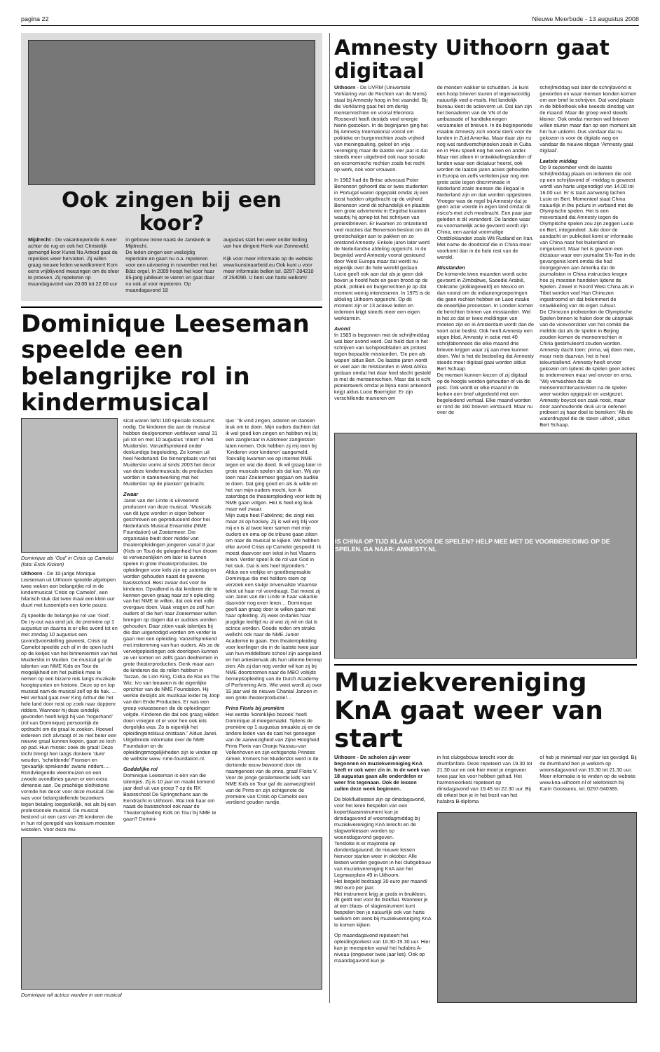pagina 22 Nieuwe Meerbode - 13 augustus 2008
Ook zingen bij een koor?
Mijdrecht - De vakantieperiode is weer achter de rug en ook het Christelijk gemengd koor Kunst Na Arbeid gaat de repetities weer hervatten. Zij willen graag nieuwe leden verwelkomen! Kom eens vrijblijvend meezingen om de sfeer te proeven. Zij repeteren op maandagavond van 20.00 tot 22.00 uur
in gebouw Irene naast de Janskerk te Mijdrecht.
De leden zingen een veelzijdig repertoire en gaan nu o.a. repeteren voor een uitvoering in november met het Bätz orgel. In 2009 hoopt het koor haar 85-jarig jubileum te vieren en gaat daar nu ook al voor repeteren. Op maandagavond 18
augustus start het weer onder leiding van hun dirigent Henk van Zonneveld.
Kijk voor meer informatie op de website www.kunstnaarbeid.eu Ook kunt u voor meer informatie bellen tel. 0297-284210 of 254090. U bent van harte welkom!
Dominique Leeseman speelde een belangrijke rol in kindermusical
Dominique als ‘God’ in Crisis op Camelot (foto: Erick Kicken)
Uithoorn - De 10-jarige Monique Leeseman uit Uithoorn speelde afgelopen twee weken een belangrijke rol in de kindermusical ‘Crisis op Camelot’, een hilarisch stuk dat twee maal een klein uur duurt met tussentijds een korte pauze.
Zij speelde de belangrijke rol van ‘God’. De try-out was eind juli, de première op 1 augustus en daarna is er elke avond tot en met zondag 10 augustus een (avond)voorstelling geweest. Crisis op Camelot speelde zich af in de open lucht op de keitjes van het binnenterrein van het Muiderslot in Muiden. De musical gaf de talenten van NME Kids on Tour de mogelijkheid om het publiek mee te nemen op een bizarre reis langs muzikale hoogtepunten en historie. Deze op en top musical nam de musical zelf op de hak. …Het verhaal gaat over King Arthur die het hele land door reist op zoek naar dappere ridders. Wanneer hij deze eindelijk gevonden heeft krijgt hij van ‘hogerhand’ (rol van Dominique) persoonlijk de opdracht om de graal te zoeken. Hoewel iedereen zich afvraagt of ze niet beter een nieuwe graal kunnen kopen, gaan ze toch op pad. Hun missie: zoek de graal! Deze tocht brengt hen langs donkere ‘dure’ wouden, ‘scheldende’ Fransen en ‘gevaarlijk sprekende’ zwarte ridders….
Rondvliegende vleermuizen en een zwoele avondbries gaven er een extra dimensie aan. De prachtige slothistorie vormde het decor voor deze musical. Die was voor belangstellende bezoekers tegen betaling toegankelijk, net als bij een professionele musical. De musical bestond uit een cast van 26 kinderen die in hun rol geregeld van kostuum moesten wisselen. Voor deze mu-
sical waren liefst 180 speciale kostuums nodig. De kinderen die aan de musical hebben deelgenomen verbleven vanaf 31 juli tot en met 10 augustus ‘intern’ in het Muiderslot. Vanzelfsprekend onder deskundige begeleiding. Ze komen uit heel Nederland. De binnenplaats van het Muiderslot vormt al sinds 2003 het decor van deze kindermusicals; de producties worden in samenwerking met het Muiderslot ‘op de planken’ gebracht.
Zwaar
Janet van der Linde is uitvoerend producent van deze musical. “Musicals van dit type worden in eigen beheer geschreven en geproduceerd door het Nederlands Musical Ensemble (NME Foundation) uit Zoetermeer. Die organisatie biedt door middel van theateropleidingen jongeren vanaf 8 jaar (Kids on Tour) de gelegenheid hun droom te verwezenlijken om later te kunnen spelen in grote theaterproducties. De opleidingen voor kids zijn op zaterdag en worden gehouden naast de gewone basisschool. Best zwaar dus voor de kinderen. Opvallend is dat kinderen die te kennen geven graag naar zo’n opleiding van het NME te willen, dat ook met volle overgave doen. Vaak vragen ze zelf hun ouders of die hen naar Zoetermeer willen brengen op dagen dat er audities worden gehouden. Daar zitten vaak talentjes bij die dan uitgenodigd worden om verder te gaan met een opleiding. Vanzelfsprekend met instemming van hun ouders. Als ze de vervolgopleidingen ook doorlopen kunnen ze ver komen en zelfs gaan deelnemen in grote theaterproducties. Denk maar aan de kinderen die de rollen hebben in Tarzan, de Lion King, Ciska de Rat en The Wiz. Ivo van leeuwen is de eigenlijke oprichter van de NME Foundation. Hij werkte destijds als muzikaal leider bij Joop van den Ende Producties. Er was een groep volwassenen die de opleidingen volgde. Kinderen die dat ook graag wilden doen vroegen of er voor hen ook iets dergelijks was. Zo is eigenlijk het opleidingsinstituut ontstaan.” Aldus Janet. Uitgebreide informatie over de NME Foundation en de opleidingsmogelijkheden zijn te vinden op de website www. nme-foundation.nl.
Goddelijke rol
Dominique Leeseman is één van die talentjes. Zij is 10 jaar en maakt komend jaar deel uit van groep 7 op de RK Basisschool De Springschans aan de Eendracht in Uithoorn. Wat trok haar om naast de basisschool ook naar de Theateropleiding Kids on Tour bij NME te gaan? Domini-
que: “Ik vind zingen, acteren en dansen leuk om te doen. Mijn ouders dachten dat ik wel goed kon zingen en hebben mij bij een zangleraar in Aalsmeer zanglessen laten nemen. Ook hebben zij mij toen bij ‘Kinderen voor kinderen’ aangemeld. Toevallig kwamen we op internet NME tegen en wat die deed. Ik wil graag later in grote musicals spelen als dat kan. Wij zijn toen naar Zoetermeer gegaan om auditie te doen. Dat ging goed en als ik wilde en het van mijn ouders mocht, kon ik zaterdags de theateropleiding voor kids bij NME gaan volgen. Het is heel erg leuk maar wel zwaar.
Mijn zusje heet Fabiënne; die zingt niet maar zit op hockey. Zij is wel erg blij voor mij en is al twee keer samen met mijn ouders en oma op de tribune gaan zitten om naar de musical te kijken. We hebben elke avond Crisis op Camelot gespeeld. Ik moest daarvoor een tekst in het Vlaams leren. Verder speel ik de rol van God in het stuk. Dat is iets heel bijzonders.”
Aldus een vrolijke en goedbespraakte Dominique die met heldere stem op verzoek een stukje onvervalste Vlaamse tekst uit haar rol voordraagt. Dat moest zij van Janet van der Linde in haar vakantie daarvóór nog even leren… Dominique geeft aan graag door te willen gaan met haar opleiding. Zij weet ondanks haar jeugdige leeftijd nu al wat zij wil en dat is actrice worden. Goede reden om straks wellicht ook naar de NME Junior Academie te gaan. Een theateropleiding voor leerlingen die in de laatste twee jaar van hun middelbare school zijn aangeland en het artiestenvak als hun ultieme beroep zien. Als zij dan nog verder wil kan zij bij NME doorstromen naar de MBO voltijds beroepsopleiding van de Dutch Academy of Performing Arts. Wie weet wordt zij over 15 jaar wel de nieuwe Chantal Janzen in een grote theaterproductie!...
Prins Floris bij première
Het eerste ‘koninklijke bezoek’ heeft Dominique al meegemaakt. Tijdens de première op 1 augustus smaakte zij en de andere leden van de cast het genoegen van de aanwezigheid van Zijne Hoogheid Prins Floris van Oranje Nassau-van Vollenhoven en zijn echtgenote Prinses Aimeé. Immers het Muiderslot werd in de dertiende eeuw bewoond door de naamgenoot van de prins, graaf Floris V. Voor de jonge getalenteerde kids van NME Kids on Tour gaf de aanwezigheid van de Prins en zijn echtgenote de première van Crisis op Camelot een verdiend gouden randje.
Dominique wil actrice worden in een musical
Amnesty Uithoorn gaat digitaal
Uithoorn - De UVRM (Universele Verklaring van de Rechten van de Mens) staat bij Amnesty hoog in het vaandel. Bij die Verklaring gaat het om dertig mensenrechten en vooral Eleonora Roosevelt heeft destijds veel energie hierin gestoken. In de beginjaren ging het bij Amnesty International vooral om politieke en burgerrechten zoals vrijheid van meningsuiting, geloof en vrije vereniging maar de laatste vier jaar is dat steeds meer uitgebreid ook naar sociale en economische rechten zoals het recht op werk, ook voor vrouwen.
In 1962 had de Britse advocaat Peter Benenson gehoord dat er twee studenten in Portugal waren opgepakt omdat zij een toost hadden uitgebracht op de vrijheid. Benenson vond dit schandelijk en plaatste een grote advertentie in Engelse kranten waarbij hij opriep tot het schrijven van protestbrieven. Er kwamen zo ontzettend veel reacties dat Benenson besloot om dit grootschaliger aan te pakken en zo ontstond Amnesty. Enkele jaren later werd de Nederlandse afdeling opgericht. In de begintijd werd Amnesty vooral gesteund door West Europa maar dat wordt nu eigenlijk over de hele wereld gedaan.
Lucie geeft ook aan dat als je geen dak boven je hoofd hebt en geen brood op de plank, politiek en burgerrechten je op dat moment weinig interesseren. In 1975 is de afdeling Uithoorn opgericht. Op dit moment zijn er 13 actieve leden en iedereen krijgt steeds meer een eigen werkterrein.
Avond
In 1983 is begonnen met de schrijfmiddag wat later avond werd. Dat hield dus in het schrijven van luchtpostbladen als protest tegen bepaalde misstanden. ‘De pen als wapen’ aldus Bert. De laatste jaren wordt er veel aan de misstanden in West Afrika gedaan omdat het daar heel slecht gesteld is met de mensenrechten. Maar dat is echt pionierswerk omdat je bijna nooit antwoord krijgt aldus Lucie Boerrigter. Er zijn verschillende manieren om
de mensen wakker te schudden. Je kunt een hoop brieven sturen of tegenwoordig natuurlijk veel e-mails. Het landelijk bureau kiest de actievorm uit. Dat kan zijn het benaderen van de VN of de ambassade of handtekeningen verzamelen of brieven. In de beginperiode maakte Amnesty zich vooral sterk voor de landen in Zuid Amerika. Maar daar zijn nu nog wat randverschijnselen zoals in Cuba en in Peru speelt nog het een en ander. Maar niet alleen in ontwikkelingslanden of landen waar een dictatuur heerst, ook worden de laatste jaren acties gehouden in Europa en zelfs verleden jaar nog een grote actie tegen discriminatie in Nederland zoals mensen die illegaal in Nederland zijn en dan worden opgesloten. Vroeger was de regel bij Amnesty dat je geen actie voerde in eigen land omdat dit risico’s met zich meebracht. Een paar jaar geleden is dit veranderd. De landen waar nu voornamelijk actie gevoerd wordt zijn China, een aantal voormalige Oostbloklanden zoals Wit Rusland en Iran. Met name de doodstraf die in China meer voorkomt dan in de hele rest van de wereld.
Misstanden
De komende twee maanden wordt actie gevoerd in Zimbabwe, Saoedie Arabië, Oekraïne (politiegeweld) en Mexico en dan vooral om de indianengroeperingen die geen rechten hebben en Laos inzake de oneerlijke processen. In Londen komen de berichten binnen van misstanden. Wel is het zo dat er twee meldingen van moeten zijn en in Amsterdam wordt dan de soort actie beslist. Ook heeft Amnesty een eigen blad, Amnesty in actie met 40 schrijfabonnees die elke maand drie brieven krijgen waar zij aan mee kunnen doen. Wel is het de bedoeling dat Amnesty steeds meer digitaal gaat worden aldus Bert Schaap.
De mensen kunnen kiezen of zij digitaal op de hoogte worden gehouden of via de post. Ook wordt er elke maand in de kerken een brief uitgedeeld met een begeleidend verhaal. Elke maand worden er rond de 160 brieven verstuurd. Maar nu over de
schrijfmiddag wat later de schrijfavond is geworden en waar mensen konden komen om een brief te schrijven. Dat vond plaats in de bibliotheek elke tweede dinsdag van de maand. Maar de groep werd steeds kleiner. Ook omdat mensen wel brieven willen sturen maar dan op een moment als het hun uitkomt. Dus vandaar dat nu gekozen is voor de digitale weg en vandaar de nieuwe slogan ‘Amnesty gaat digitaal’.
Laatste middag
Op 9 september vindt de laatste schrijfmiddag plaats en iedereen die ooit op een schrijfavond of -middag is geweest wordt van harte uitgenodigd van 14.00 tot 16.00 uur. Er is taart aanwezig lachen Lucie en Bert. Momenteel staat China natuurlijk in the picture in verband met de Olympische spelen. Het is een misverstand dat Amnesty tegen de Olympische spelen zou zijn zeggen Lucie en Bert, integendeel. Juist door de aandacht en publiciteit komt er informatie van China naar het buitenland en omgekeerd. Maar het is gewoon een dictatuur waar een journalist Shi-Tao in de gevangenis komt omdat die had doorgegeven aan Amerika dat de journalisten in China instructies kregen hoe zij moesten handelen tijdens de Spelen. Zowel in Noord West China als in Tibet worden veel Han Chinezen ingestroomd en dat belemmert de ontwikkeling van de eigen cultuur.
De Chinezen probeerden de Olympische Spelen binnen te halen door de uitspraak van de vicevoorzitter van het comité die meldde dat als de spelen in Beijing zouden komen de mensenrechten in China gestimuleerd zouden worden.
Amnesty dacht toen: prima, wij doen mee, maar niets daarvan, het is heel teleurstellend. Amnesty heeft ervoor gekozen om tijdens de spelen geen acties te ondernemen maar wel ervoor en erna. “Wij verwachten dat de mensenrechtenactivisten na de spelen weer worden opgepakt en vastgezet. Amnesty boycot een zaak nooit, maar door aanhoudende druk uit te oefenen probeert zij haar doel te bereiken: ‘Als de waterdruppel die de steen uitholt’, aldus Bert Schaap.
IS CHINA OP TIJD KLAAR VOOR DE SPELEN? HELP MEE MET DE VOORBEREIDING OP DE SPELEN. GA NAAR: AMNESTY.NL
Muziekvereniging KnA gaat weer van start
Uithoorn - De scholen zijn weer begonnen en muziekvereniging KnA heeft er ook weer zin in. In de week van 18 augustus gaan alle onderdelen er weer fris tegenaan. Ook de lessen zullen deze week beginnen.
De blokfluitlessen zijn op dinsdagavond, voor het leren bespelen van een koperblaasinstrument kan je dinsdagavond of woensdagmiddag bij muziekvereniging KnA terecht en de slagwerklessen worden op woensdagavond gegeven.
Tenslotte is er majorette op donderdagavond, de nieuwe lessen hiervoor starten weer in oktober. Alle lessen worden gegeven in het clubgebouw van muziekvereniging KnA aan het Legmeerplein 49 in Uithoorn.
Het lesgeld bedraagt 30 euro per maand/ 360 euro per jaar.
Het instrument krijg je gratis in bruikleen, dit geldt niet voor de blokfluit. Wanneer je al een blaas- of slaginstrument kunt bespelen ben je natuurlijk ook van harte welkom om eens bij muziekvereniging KnA te komen kijken.
Op maandagavond repeteert het opleidingsorkest van 18.30-19.30 uur. Hier kan je meespelen vanaf het hafabra A-niveau (ongeveer twee jaar les). Ook op maandagavond kun je
in het clubgebouw terecht voor de drumfanfare. Deze repeteert van 19.30 tot 21.30 uur en ook hier moet je ongeveer twee jaar les voor hebben gehad. Het harmonieorkest repeteert op dinsdagavond van 19.45 tot 22.30 uur. Bij dit orkest ben je in het bezit van het hafabra B-diploma
of heb je minimaal vier jaar les gevolgd. Bij de drumband ben je welkom op woensdagavond van 19.30 tot 21.30 uur.
Meer informatie is te vinden op de website www.kna-uithoorn.nl of telefonisch bij Karin Goossens, tel. 0297-540365.